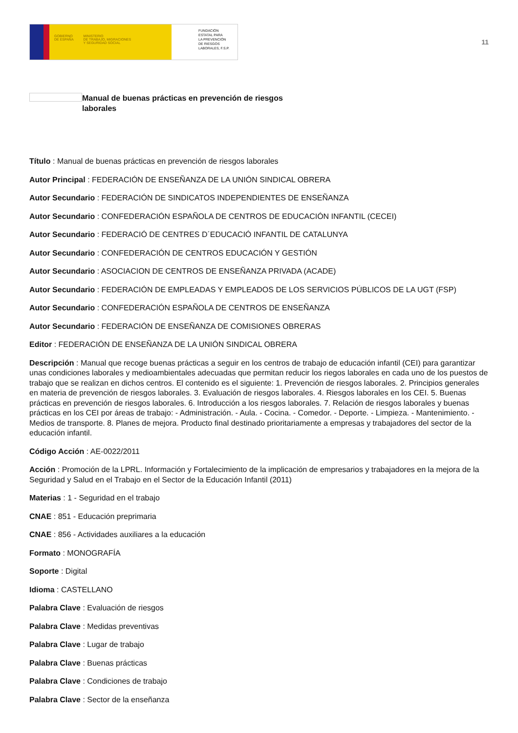GOBIERNO
DE ESPAÑA MINISTERIO
DE TRABAJO, MIGRACIONES
Y SEGURIDAD SOCIAL
FUNDACIÓN
ESTATAL PARA
LA PREVENCIÓN
DE RIESGOS
LABORALES, F.S.P.
11
Manual de buenas prácticas en prevención de riesgos laborales
Título : Manual de buenas prácticas en prevención de riesgos laborales
Autor Principal : FEDERACIÓN DE ENSEÑANZA DE LA UNIÓN SINDICAL OBRERA
Autor Secundario : FEDERACIÓN DE SINDICATOS INDEPENDIENTES DE ENSEÑANZA
Autor Secundario : CONFEDERACIÓN ESPAÑOLA DE CENTROS DE EDUCACIÓN INFANTIL (CECEI)
Autor Secundario : FEDERACIÓ DE CENTRES D´EDUCACIÓ INFANTIL DE CATALUNYA
Autor Secundario : CONFEDERACIÓN DE CENTROS EDUCACIÓN Y GESTIÓN
Autor Secundario : ASOCIACION DE CENTROS DE ENSEÑANZA PRIVADA (ACADE)
Autor Secundario : FEDERACIÓN DE EMPLEADAS Y EMPLEADOS DE LOS SERVICIOS PÚBLICOS DE LA UGT (FSP)
Autor Secundario : CONFEDERACIÓN ESPAÑOLA DE CENTROS DE ENSEÑANZA
Autor Secundario : FEDERACIÓN DE ENSEÑANZA DE COMISIONES OBRERAS
Editor : FEDERACIÓN DE ENSEÑANZA DE LA UNIÓN SINDICAL OBRERA
Descripción : Manual que recoge buenas prácticas a seguir en los centros de trabajo de educación infantil (CEI) para garantizar unas condiciones laborales y medioambientales adecuadas que permitan reducir los riegos laborales en cada uno de los puestos de trabajo que se realizan en dichos centros. El contenido es el siguiente: 1. Prevención de riesgos laborales. 2. Principios generales en materia de prevención de riesgos laborales. 3. Evaluación de riesgos laborales. 4. Riesgos laborales en los CEI. 5. Buenas prácticas en prevención de riesgos laborales. 6. Introducción a los riesgos laborales. 7. Relación de riesgos laborales y buenas prácticas en los CEI por áreas de trabajo: - Administración. - Aula. - Cocina. - Comedor. - Deporte. - Limpieza. - Mantenimiento. - Medios de transporte. 8. Planes de mejora. Producto final destinado prioritariamente a empresas y trabajadores del sector de la educación infantil.
Código Acción : AE-0022/2011
Acción : Promoción de la LPRL. Información y Fortalecimiento de la implicación de empresarios y trabajadores en la mejora de la Seguridad y Salud en el Trabajo en el Sector de la Educación Infantil (2011)
Materias : 1 - Seguridad en el trabajo
CNAE : 851 - Educación preprimaria
CNAE : 856 - Actividades auxiliares a la educación
Formato : MONOGRAFÍA
Soporte : Digital
Idioma : CASTELLANO
Palabra Clave : Evaluación de riesgos
Palabra Clave : Medidas preventivas
Palabra Clave : Lugar de trabajo
Palabra Clave : Buenas prácticas
Palabra Clave : Condiciones de trabajo
Palabra Clave : Sector de la enseñanza